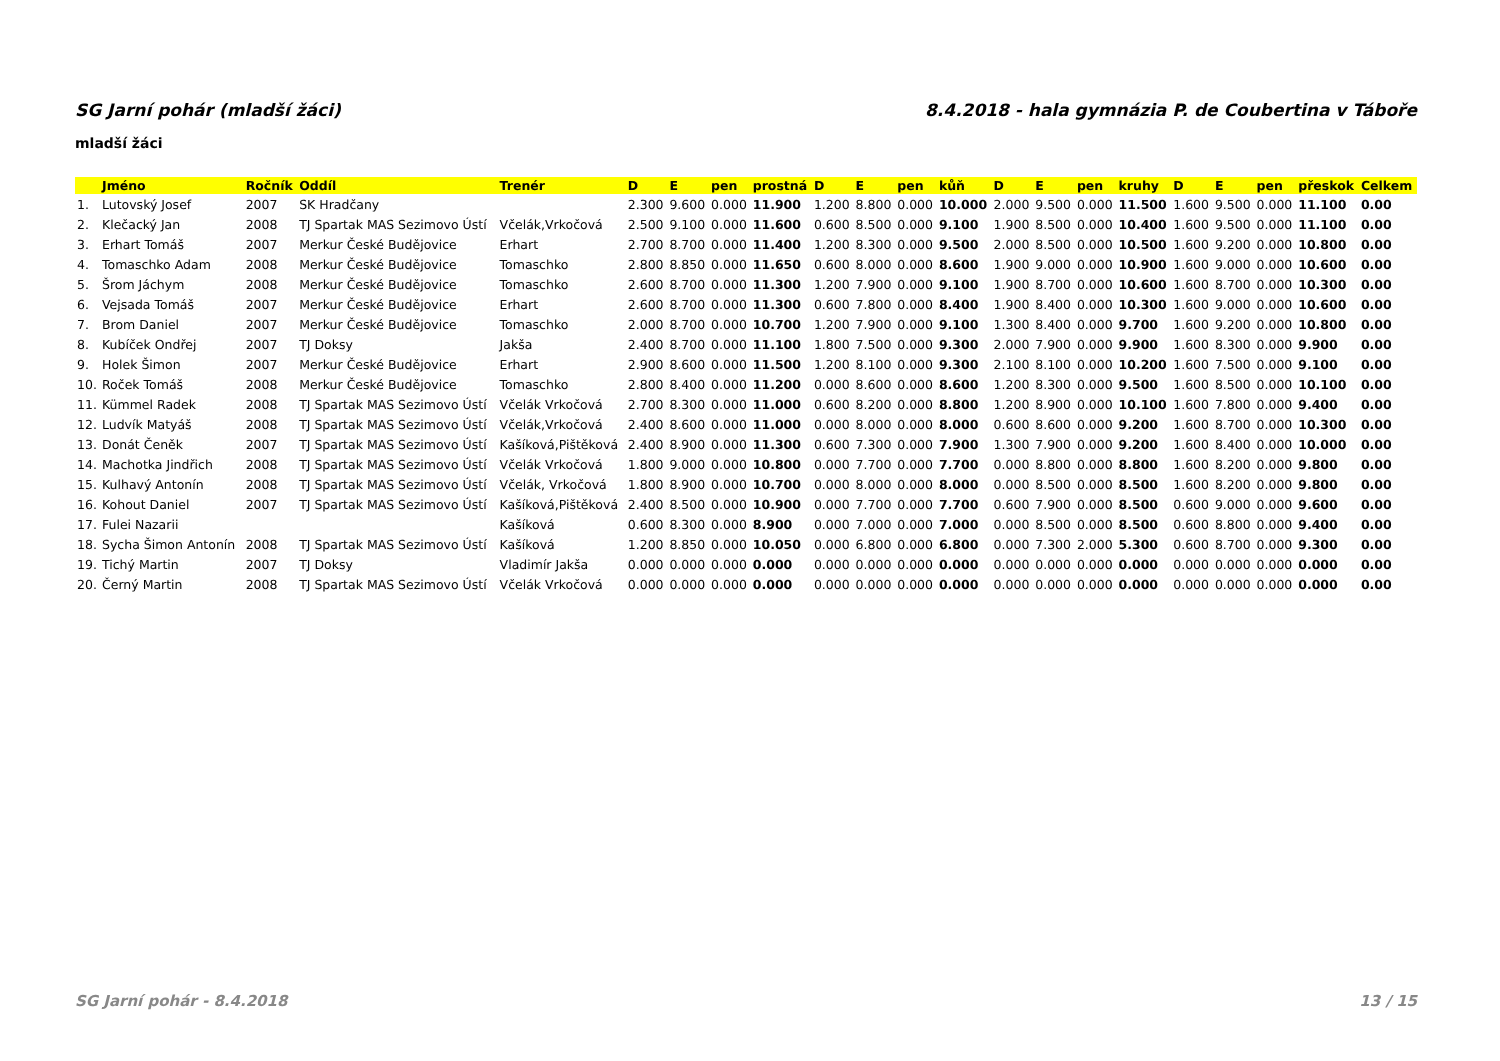SG Jarní pohár (mladší žáci) 8.4.2018 - hala gymnázia P. de Coubertina v Táboře
mladší žáci
| | Jméno | Ročník | Oddíl | Trenér | D | E | pen | prostná | D | E | pen | kůň | D | E | pen | kruhy | D | E | pen | přeskok | Celkem |
| --- | --- | --- | --- | --- | --- | --- | --- | --- | --- | --- | --- | --- | --- | --- | --- | --- | --- | --- | --- | --- | --- |
| 1. | Lutovský Josef | 2007 | SK Hradčany | | 2.300 | 9.600 | 0.000 | 11.900 | 1.200 | 8.800 | 0.000 | 10.000 | 2.000 | 9.500 | 0.000 | 11.500 | 1.600 | 9.500 | 0.000 | 11.100 | 0.00 |
| 2. | Klečacký Jan | 2008 | TJ Spartak MAS Sezimovo Ústí | Včelák,Vrkočová | 2.500 | 9.100 | 0.000 | 11.600 | 0.600 | 8.500 | 0.000 | 9.100 | 1.900 | 8.500 | 0.000 | 10.400 | 1.600 | 9.500 | 0.000 | 11.100 | 0.00 |
| 3. | Erhart Tomáš | 2007 | Merkur České Budějovice | Erhart | 2.700 | 8.700 | 0.000 | 11.400 | 1.200 | 8.300 | 0.000 | 9.500 | 2.000 | 8.500 | 0.000 | 10.500 | 1.600 | 9.200 | 0.000 | 10.800 | 0.00 |
| 4. | Tomaschko Adam | 2008 | Merkur České Budějovice | Tomaschko | 2.800 | 8.850 | 0.000 | 11.650 | 0.600 | 8.000 | 0.000 | 8.600 | 1.900 | 9.000 | 0.000 | 10.900 | 1.600 | 9.000 | 0.000 | 10.600 | 0.00 |
| 5. | Šrom Jáchym | 2008 | Merkur České Budějovice | Tomaschko | 2.600 | 8.700 | 0.000 | 11.300 | 1.200 | 7.900 | 0.000 | 9.100 | 1.900 | 8.700 | 0.000 | 10.600 | 1.600 | 8.700 | 0.000 | 10.300 | 0.00 |
| 6. | Vejsada Tomáš | 2007 | Merkur České Budějovice | Erhart | 2.600 | 8.700 | 0.000 | 11.300 | 0.600 | 7.800 | 0.000 | 8.400 | 1.900 | 8.400 | 0.000 | 10.300 | 1.600 | 9.000 | 0.000 | 10.600 | 0.00 |
| 7. | Brom Daniel | 2007 | Merkur České Budějovice | Tomaschko | 2.000 | 8.700 | 0.000 | 10.700 | 1.200 | 7.900 | 0.000 | 9.100 | 1.300 | 8.400 | 0.000 | 9.700 | 1.600 | 9.200 | 0.000 | 10.800 | 0.00 |
| 8. | Kubíček Ondřej | 2007 | TJ Doksy | Jakša | 2.400 | 8.700 | 0.000 | 11.100 | 1.800 | 7.500 | 0.000 | 9.300 | 2.000 | 7.900 | 0.000 | 9.900 | 1.600 | 8.300 | 0.000 | 9.900 | 0.00 |
| 9. | Holek Šimon | 2007 | Merkur České Budějovice | Erhart | 2.900 | 8.600 | 0.000 | 11.500 | 1.200 | 8.100 | 0.000 | 9.300 | 2.100 | 8.100 | 0.000 | 10.200 | 1.600 | 7.500 | 0.000 | 9.100 | 0.00 |
| 10. | Roček Tomáš | 2008 | Merkur České Budějovice | Tomaschko | 2.800 | 8.400 | 0.000 | 11.200 | 0.000 | 8.600 | 0.000 | 8.600 | 1.200 | 8.300 | 0.000 | 9.500 | 1.600 | 8.500 | 0.000 | 10.100 | 0.00 |
| 11. | Kümmel Radek | 2008 | TJ Spartak MAS Sezimovo Ústí | Včelák Vrkočová | 2.700 | 8.300 | 0.000 | 11.000 | 0.600 | 8.200 | 0.000 | 8.800 | 1.200 | 8.900 | 0.000 | 10.100 | 1.600 | 7.800 | 0.000 | 9.400 | 0.00 |
| 12. | Ludvík Matyáš | 2008 | TJ Spartak MAS Sezimovo Ústí | Včelák,Vrkočová | 2.400 | 8.600 | 0.000 | 11.000 | 0.000 | 8.000 | 0.000 | 8.000 | 0.600 | 8.600 | 0.000 | 9.200 | 1.600 | 8.700 | 0.000 | 10.300 | 0.00 |
| 13. | Donát Čeněk | 2007 | TJ Spartak MAS Sezimovo Ústí | Kašíková,Pištěková | 2.400 | 8.900 | 0.000 | 11.300 | 0.600 | 7.300 | 0.000 | 7.900 | 1.300 | 7.900 | 0.000 | 9.200 | 1.600 | 8.400 | 0.000 | 10.000 | 0.00 |
| 14. | Machotka Jindřich | 2008 | TJ Spartak MAS Sezimovo Ústí | Včelák Vrkočová | 1.800 | 9.000 | 0.000 | 10.800 | 0.000 | 7.700 | 0.000 | 7.700 | 0.000 | 8.800 | 0.000 | 8.800 | 1.600 | 8.200 | 0.000 | 9.800 | 0.00 |
| 15. | Kulhavý Antonín | 2008 | TJ Spartak MAS Sezimovo Ústí | Včelák, Vrkočová | 1.800 | 8.900 | 0.000 | 10.700 | 0.000 | 8.000 | 0.000 | 8.000 | 0.000 | 8.500 | 0.000 | 8.500 | 1.600 | 8.200 | 0.000 | 9.800 | 0.00 |
| 16. | Kohout Daniel | 2007 | TJ Spartak MAS Sezimovo Ústí | Kašíková,Pištěková | 2.400 | 8.500 | 0.000 | 10.900 | 0.000 | 7.700 | 0.000 | 7.700 | 0.600 | 7.900 | 0.000 | 8.500 | 0.600 | 9.000 | 0.000 | 9.600 | 0.00 |
| 17. | Fulei Nazarii | | | Kašíková | 0.600 | 8.300 | 0.000 | 8.900 | 0.000 | 7.000 | 0.000 | 7.000 | 0.000 | 8.500 | 0.000 | 8.500 | 0.600 | 8.800 | 0.000 | 9.400 | 0.00 |
| 18. | Sycha Šimon Antonín | 2008 | TJ Spartak MAS Sezimovo Ústí | Kašíková | 1.200 | 8.850 | 0.000 | 10.050 | 0.000 | 6.800 | 0.000 | 6.800 | 0.000 | 7.300 | 2.000 | 5.300 | 0.600 | 8.700 | 0.000 | 9.300 | 0.00 |
| 19. | Tichý Martin | 2007 | TJ Doksy | Vladimír Jakša | 0.000 | 0.000 | 0.000 | 0.000 | 0.000 | 0.000 | 0.000 | 0.000 | 0.000 | 0.000 | 0.000 | 0.000 | 0.000 | 0.000 | 0.000 | 0.000 | 0.00 |
| 20. | Černý Martin | 2008 | TJ Spartak MAS Sezimovo Ústí | Včelák Vrkočová | 0.000 | 0.000 | 0.000 | 0.000 | 0.000 | 0.000 | 0.000 | 0.000 | 0.000 | 0.000 | 0.000 | 0.000 | 0.000 | 0.000 | 0.000 | 0.000 | 0.00 |
SG Jarní pohár - 8.4.2018 13 / 15